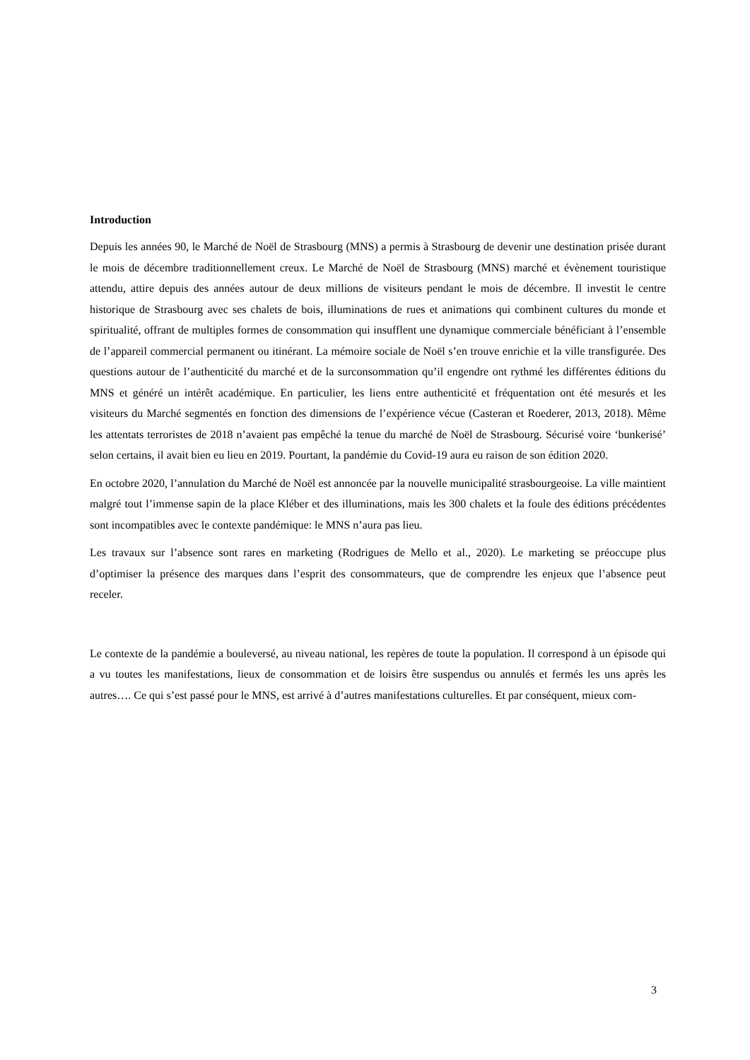Introduction
Depuis les années 90, le Marché de Noël de Strasbourg (MNS) a permis à Strasbourg de devenir une destination prisée durant le mois de décembre traditionnellement creux. Le Marché de Noël de Strasbourg (MNS) marché et évènement touristique attendu, attire depuis des années autour de deux millions de visiteurs pendant le mois de décembre. Il investit le centre historique de Strasbourg avec ses chalets de bois, illuminations de rues et animations qui combinent cultures du monde et spiritualité, offrant de multiples formes de consommation qui insufflent une dynamique commerciale bénéficiant à l’ensemble de l’appareil commercial permanent ou itinérant. La mémoire sociale de Noël s’en trouve enrichie et la ville transfigurée. Des questions autour de l’authenticité du marché et de la surconsommation qu’il engendre ont rythmé les différentes éditions du MNS et généré un intérêt académique. En particulier, les liens entre authenticité et fréquentation ont été mesurés et les visiteurs du Marché segmentés en fonction des dimensions de l’expérience vécue (Casteran et Roederer, 2013, 2018). Même les attentats terroristes de 2018 n’avaient pas empêché la tenue du marché de Noël de Strasbourg. Sécurisé voire ‘bunkerisé’ selon certains, il avait bien eu lieu en 2019. Pourtant, la pandémie du Covid-19 aura eu raison de son édition 2020.
En octobre 2020, l’annulation du Marché de Noël est annoncée par la nouvelle municipalité strasbourgeoise. La ville maintient malgré tout l’immense sapin de la place Kléber et des illuminations, mais les 300 chalets et la foule des éditions précédentes sont incompatibles avec le contexte pandémique: le MNS n’aura pas lieu.
Les travaux sur l’absence sont rares en marketing (Rodrigues de Mello et al., 2020). Le marketing se préoccupe plus d’optimiser la présence des marques dans l’esprit des consommateurs, que de comprendre les enjeux que l’absence peut receler.
Le contexte de la pandémie a bouleversé, au niveau national, les repères de toute la population. Il correspond à un épisode qui a vu toutes les manifestations, lieux de consommation et de loisirs être suspendus ou annulés et fermés les uns après les autres…. Ce qui s’est passé pour le MNS, est arrivé à d’autres manifestations culturelles. Et par conséquent, mieux com-
3